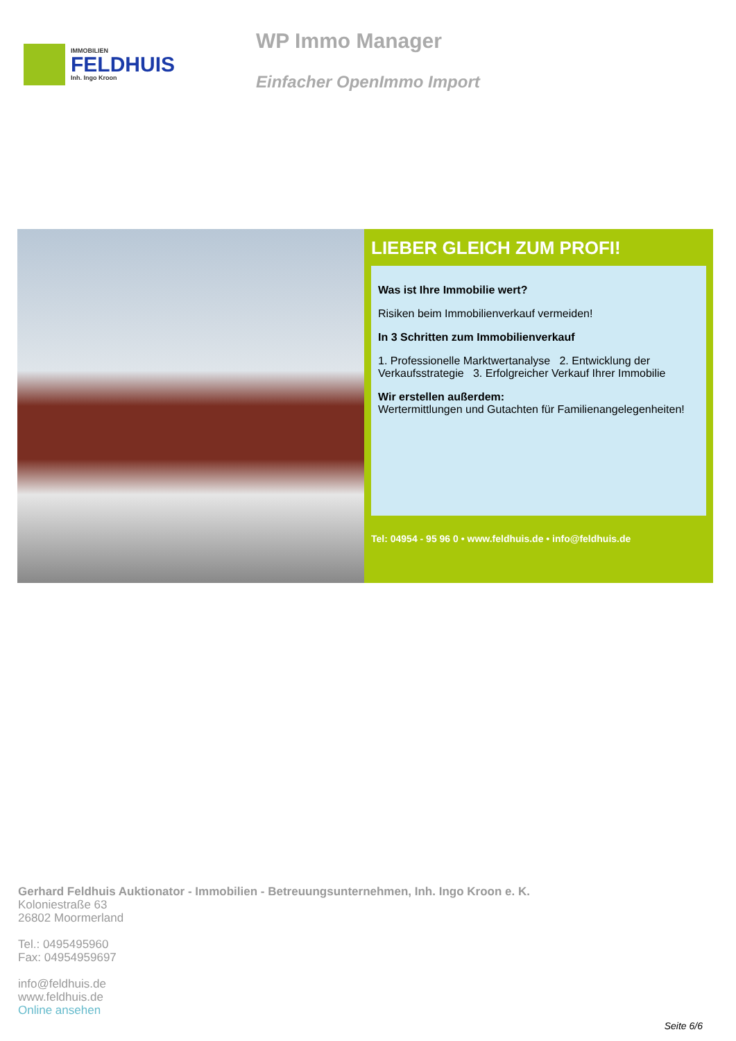IMMOBILIEN
FELDHUIS
Inh. Ingo Kroon
WP Immo Manager
Einfacher OpenImmo Import
LIEBER GLEICH ZUM PROFI!
Was ist Ihre Immobilie wert?
Risiken beim Immobilienverkauf vermeiden!
In 3 Schritten zum Immobilienverkauf
1. Professionelle Marktwertanalyse 2. Entwicklung der Verkaufsstrategie 3. Erfolgreicher Verkauf Ihrer Immobilie
Wir erstellen außerdem:
Wertermittlungen und Gutachten für Familienangelegenheiten!
Tel: 04954 - 95 96 0 • www.feldhuis.de • info@feldhuis.de
Gerhard Feldhuis Auktionator - Immobilien - Betreuungsunternehmen, Inh. Ingo Kroon e. K.
Koloniestraße 63
26802 Moormerland
Tel.: 0495495960
Fax: 04954959697
info@feldhuis.de
www.feldhuis.de
Online ansehen
Seite 6/6